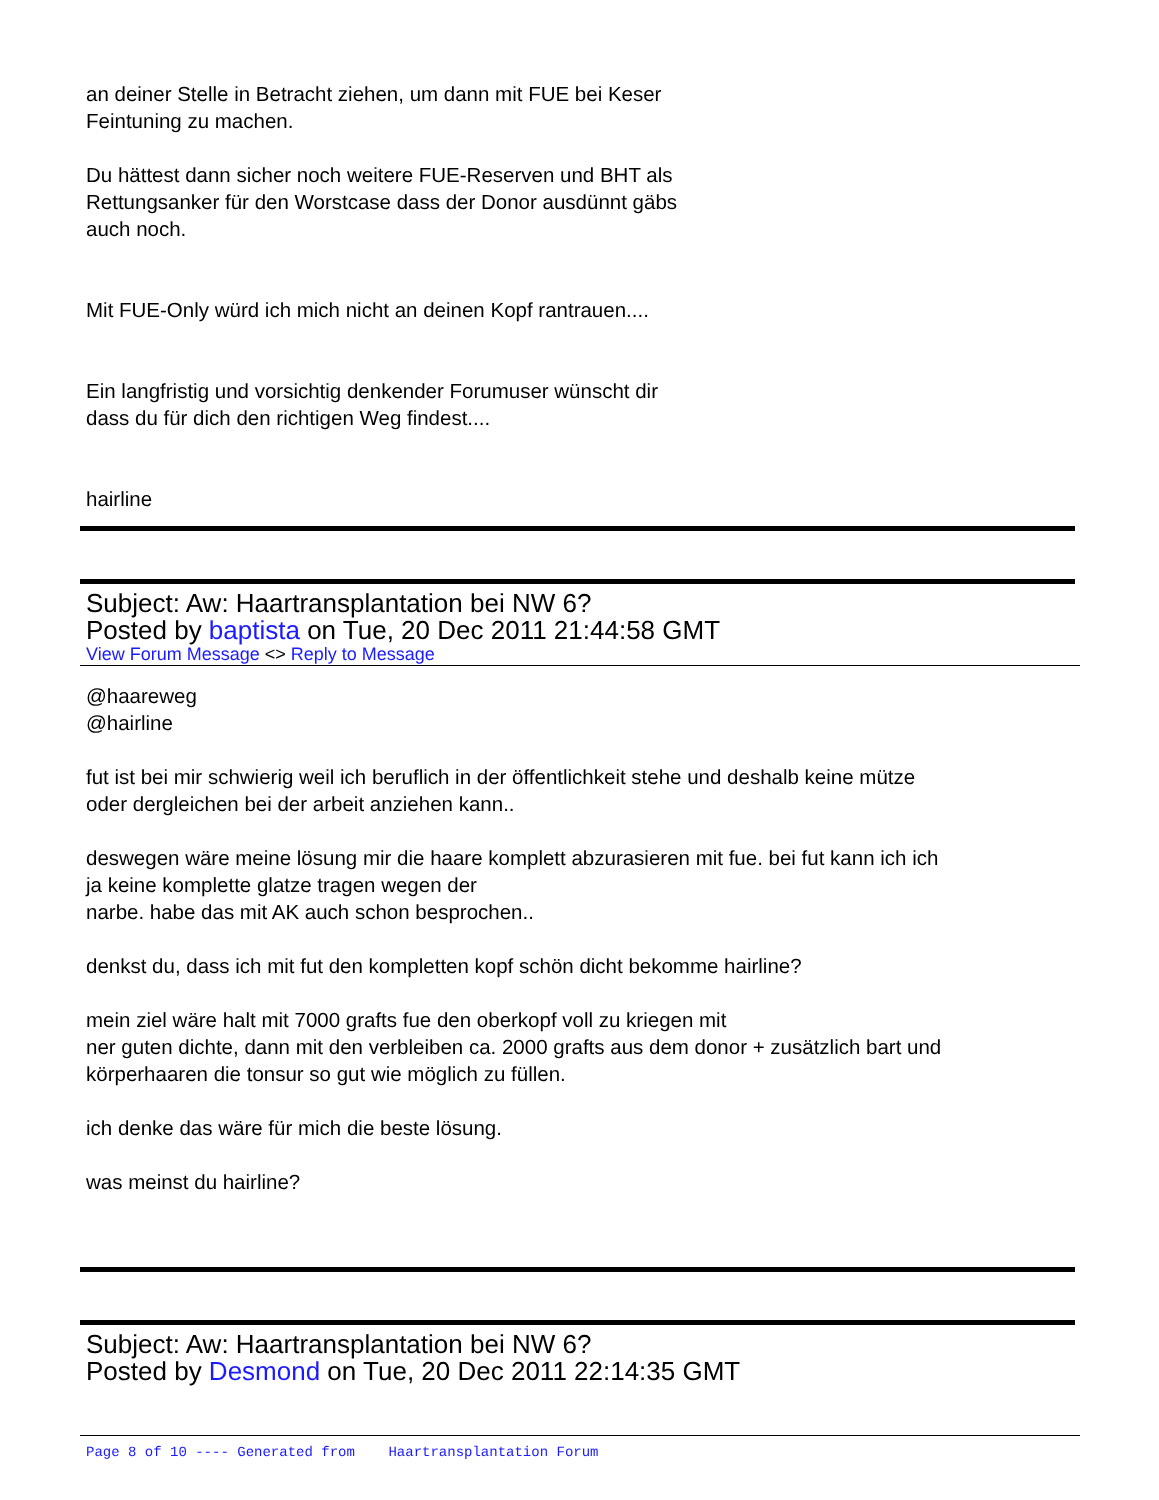an deiner Stelle in Betracht ziehen, um dann mit FUE bei Keser
Feintuning zu machen.
Du hättest dann sicher noch weitere FUE-Reserven und BHT als
Rettungsanker für den Worstcase dass der Donor ausdünnt gäbs
auch noch.
Mit FUE-Only würd ich mich nicht an deinen Kopf rantrauen....
Ein langfristig und vorsichtig denkender Forumuser wünscht dir
dass du für dich den richtigen Weg findest....
hairline
Subject: Aw: Haartransplantation bei NW 6?
Posted by baptista on Tue, 20 Dec 2011 21:44:58 GMT
View Forum Message <> Reply to Message
@haareweg
@hairline
fut ist bei mir schwierig weil ich beruflich in der öffentlichkeit stehe und deshalb keine mütze
oder dergleichen bei der arbeit anziehen kann..
deswegen wäre meine lösung mir die haare komplett abzurasieren mit fue. bei fut kann ich ich
ja keine komplette glatze tragen wegen der
narbe. habe das mit AK auch schon besprochen..
denkst du, dass ich mit fut den kompletten kopf schön dicht bekomme hairline?
mein ziel wäre halt mit 7000 grafts fue den oberkopf voll zu kriegen mit
ner guten dichte, dann mit den verbleiben ca. 2000 grafts aus dem donor + zusätzlich bart und
körperhaaren die tonsur so gut wie möglich zu füllen.
ich denke das wäre für mich die beste lösung.
was meinst du hairline?
Subject: Aw: Haartransplantation bei NW 6?
Posted by Desmond on Tue, 20 Dec 2011 22:14:35 GMT
Page 8 of 10 ---- Generated from Haartransplantation Forum